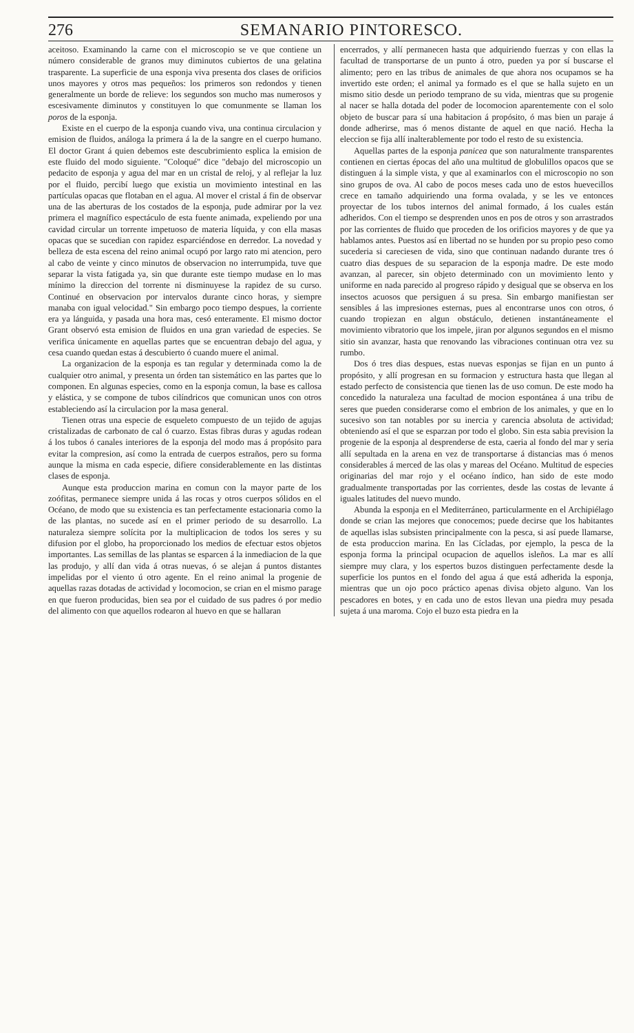276 SEMANARIO PINTORESCO.
aceitoso. Examinando la carne con el microscopio se ve que contiene un número considerable de granos muy diminutos cubiertos de una gelatina trasparente. La superficie de una esponja viva presenta dos clases de orificios unos mayores y otros mas pequeños: los primeros son redondos y tienen generalmente un borde de relieve: los segundos son mucho mas numerosos y escesivamente diminutos y constituyen lo que comunmente se llaman los poros de la esponja.
Existe en el cuerpo de la esponja cuando viva, una continua circulacion y emision de fluidos, análoga la primera á la de la sangre en el cuerpo humano. El doctor Grant á quien debemos este descubrimiento esplica la emision de este fluido del modo siguiente. "Coloqué" dice "debajo del microscopio un pedacito de esponja y agua del mar en un cristal de reloj, y al reflejar la luz por el fluido, percibí luego que existia un movimiento intestinal en las partículas opacas que flotaban en el agua. Al mover el cristal á fin de observar una de las aberturas de los costados de la esponja, pude admirar por la vez primera el magnífico espectáculo de esta fuente animada, expeliendo por una cavidad circular un torrente impetuoso de materia líquida, y con ella masas opacas que se sucedian con rapidez esparciéndose en derredor. La novedad y belleza de esta escena del reino animal ocupó por largo rato mi atencion, pero al cabo de veinte y cinco minutos de observacion no interrumpida, tuve que separar la vista fatigada ya, sin que durante este tiempo mudase en lo mas mínimo la direccion del torrente ni disminuyese la rapidez de su curso. Continué en observacion por intervalos durante cinco horas, y siempre manaba con igual velocidad." Sin embargo poco tiempo despues, la corriente era ya lánguida, y pasada una hora mas, cesó enteramente. El mismo doctor Grant observó esta emision de fluidos en una gran variedad de especies. Se verifica únicamente en aquellas partes que se encuentran debajo del agua, y cesa cuando quedan estas á descubierto ó cuando muere el animal.
La organizacion de la esponja es tan regular y determinada como la de cualquier otro animal, y presenta un órden tan sistemático en las partes que lo componen. En algunas especies, como en la esponja comun, la base es callosa y elástica, y se compone de tubos cilíndricos que comunican unos con otros estableciendo así la circulacion por la masa general.
Tienen otras una especie de esqueleto compuesto de un tejido de agujas cristalizadas de carbonato de cal ó cuarzo. Estas fibras duras y agudas rodean á los tubos ó canales interiores de la esponja del modo mas á propósito para evitar la compresion, así como la entrada de cuerpos estraños, pero su forma aunque la misma en cada especie, difiere considerablemente en las distintas clases de esponja.
Aunque esta produccion marina en comun con la mayor parte de los zoófitas, permanece siempre unida á las rocas y otros cuerpos sólidos en el Océano, de modo que su existencia es tan perfectamente estacionaria como la de las plantas, no sucede así en el primer periodo de su desarrollo. La naturaleza siempre solícita por la multiplicacion de todos los seres y su difusion por el globo, ha proporcionado los medios de efectuar estos objetos importantes. Las semillas de las plantas se esparcen á la inmediacion de la que las produjo, y allí dan vida á otras nuevas, ó se alejan á puntos distantes impelidas por el viento ú otro agente. En el reino animal la progenie de aquellas razas dotadas de actividad y locomocion, se crian en el mismo parage en que fueron producidas, bien sea por el cuidado de sus padres ó por medio del alimento con que aquellos rodearon al huevo en que se hallaran
encerrados, y allí permanecen hasta que adquiriendo fuerzas y con ellas la facultad de transportarse de un punto á otro, pueden ya por sí buscarse el alimento; pero en las tribus de animales de que ahora nos ocupamos se ha invertido este orden; el animal ya formado es el que se halla sujeto en un mismo sitio desde un periodo temprano de su vida, mientras que su progenie al nacer se halla dotada del poder de locomocion aparentemente con el solo objeto de buscar para sí una habitacion á propósito, ó mas bien un paraje á donde adherirse, mas ó menos distante de aquel en que nació. Hecha la eleccion se fija allí inalterablemente por todo el resto de su existencia.
Aquellas partes de la esponja panicea que son naturalmente transparentes contienen en ciertas épocas del año una multitud de globulillos opacos que se distinguen á la simple vista, y que al examinarlos con el microscopio no son sino grupos de ova. Al cabo de pocos meses cada uno de estos huevecillos crece en tamaño adquiriendo una forma ovalada, y se les ve entonces proyectar de los tubos internos del animal formado, á los cuales están adheridos. Con el tiempo se desprenden unos en pos de otros y son arrastrados por las corrientes de fluido que proceden de los orificios mayores y de que ya hablamos antes. Puestos así en libertad no se hunden por su propio peso como sucederia si careciesen de vida, sino que continuan nadando durante tres ó cuatro dias despues de su separacion de la esponja madre. De este modo avanzan, al parecer, sin objeto determinado con un movimiento lento y uniforme en nada parecido al progreso rápido y desigual que se observa en los insectos acuosos que persiguen á su presa. Sin embargo manifiestan ser sensibles á las impresiones esternas, pues al encontrarse unos con otros, ó cuando tropiezan en algun obstáculo, detienen instantáneamente el movimiento vibratorio que los impele, jiran por algunos segundos en el mismo sitio sin avanzar, hasta que renovando las vibraciones continuan otra vez su rumbo.
Dos ó tres dias despues, estas nuevas esponjas se fijan en un punto á propósito, y allí progresan en su formacion y estructura hasta que llegan al estado perfecto de consistencia que tienen las de uso comun. De este modo ha concedido la naturaleza una facultad de mocion espontánea á una tribu de seres que pueden considerarse como el embrion de los animales, y que en lo sucesivo son tan notables por su inercia y carencia absoluta de actividad; obteniendo así el que se esparzan por todo el globo. Sin esta sabia prevision la progenie de la esponja al desprenderse de esta, caeria al fondo del mar y seria allí sepultada en la arena en vez de transportarse á distancias mas ó menos considerables á merced de las olas y mareas del Océano. Multitud de especies originarias del mar rojo y el océano índico, han sido de este modo gradualmente transportadas por las corrientes, desde las costas de levante á iguales latitudes del nuevo mundo.
Abunda la esponja en el Mediterráneo, particularmente en el Archipiélago donde se crian las mejores que conocemos; puede decirse que los habitantes de aquellas islas subsisten principalmente con la pesca, si así puede llamarse, de esta produccion marina. En las Cícladas, por ejemplo, la pesca de la esponja forma la principal ocupacion de aquellos isleños. La mar es allí siempre muy clara, y los espertos buzos distinguen perfectamente desde la superficie los puntos en el fondo del agua á que está adherida la esponja, mientras que un ojo poco práctico apenas divisa objeto alguno. Van los pescadores en botes, y en cada uno de estos llevan una piedra muy pesada sujeta á una maroma. Cojo el buzo esta piedra en la